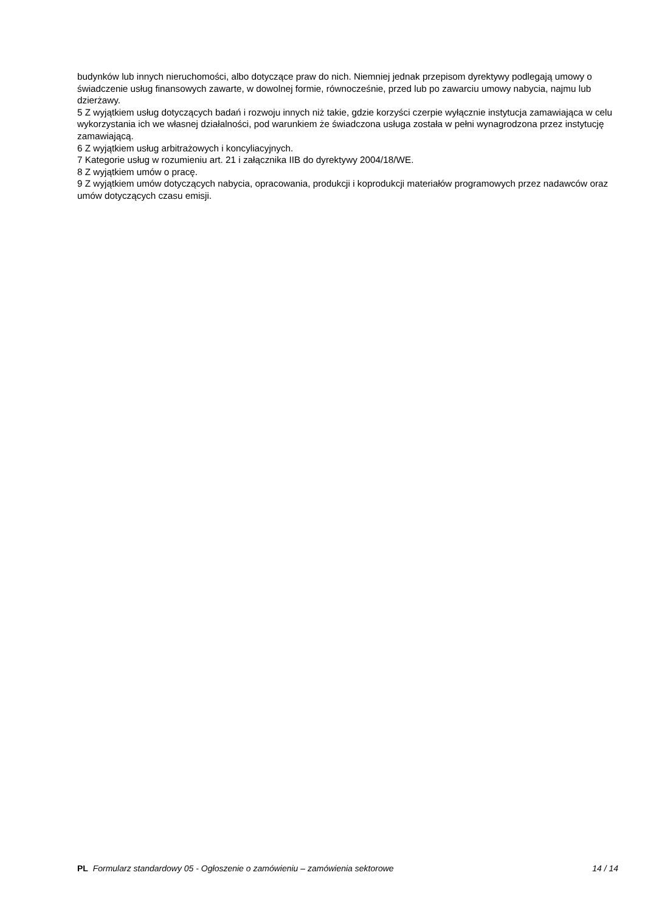budynków lub innych nieruchomości, albo dotyczące praw do nich. Niemniej jednak przepisom dyrektywy podlegają umowy o świadczenie usług finansowych zawarte, w dowolnej formie, równocześnie, przed lub po zawarciu umowy nabycia, najmu lub dzierżawy.
5 Z wyjątkiem usług dotyczących badań i rozwoju innych niż takie, gdzie korzyści czerpie wyłącznie instytucja zamawiająca w celu wykorzystania ich we własnej działalności, pod warunkiem że świadczona usługa została w pełni wynagrodzona przez instytucję zamawiającą.
6 Z wyjątkiem usług arbitrażowych i koncyliacyjnych.
7 Kategorie usług w rozumieniu art. 21 i załącznika IIB do dyrektywy 2004/18/WE.
8 Z wyjątkiem umów o pracę.
9 Z wyjątkiem umów dotyczących nabycia, opracowania, produkcji i koprodukcji materiałów programowych przez nadawców oraz umów dotyczących czasu emisji.
PL Formularz standardowy 05 - Ogłoszenie o zamówieniu – zamówienia sektorowe 14 / 14